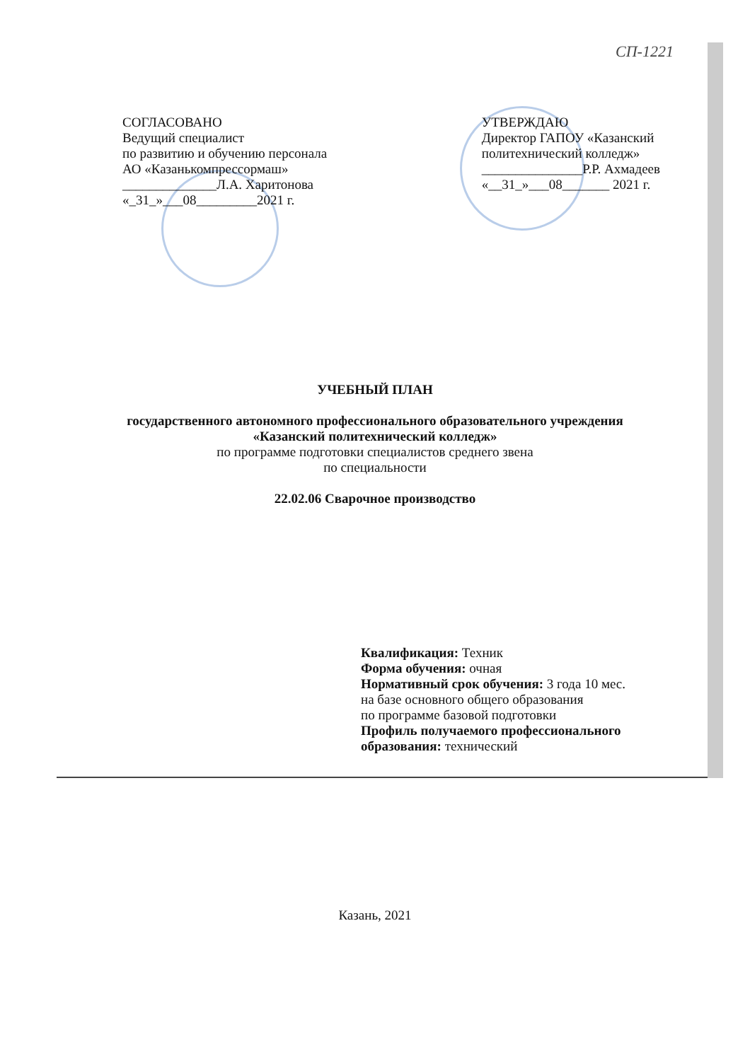СП-1221
СОГЛАСОВАНО
Ведущий специалист
по развитию и обучению персонала
АО «Казанькомпрессормаш»
______________Л.А. Харитонова
«_31_»___08_________2021 г.
УТВЕРЖДАЮ
Директор ГАПОУ «Казанский
политехнический колледж»
_______________Р.Р. Ахмадеев
«__31_»___08_______ 2021 г.
УЧЕБНЫЙ ПЛАН
государственного автономного профессионального образовательного учреждения
«Казанский политехнический колледж»
по программе подготовки специалистов среднего звена
по специальности
22.02.06 Сварочное производство
Квалификация: Техник
Форма обучения: очная
Нормативный срок обучения: 3 года 10 мес.
на базе основного общего образования
по программе базовой подготовки
Профиль получаемого профессионального
образования: технический
Казань, 2021